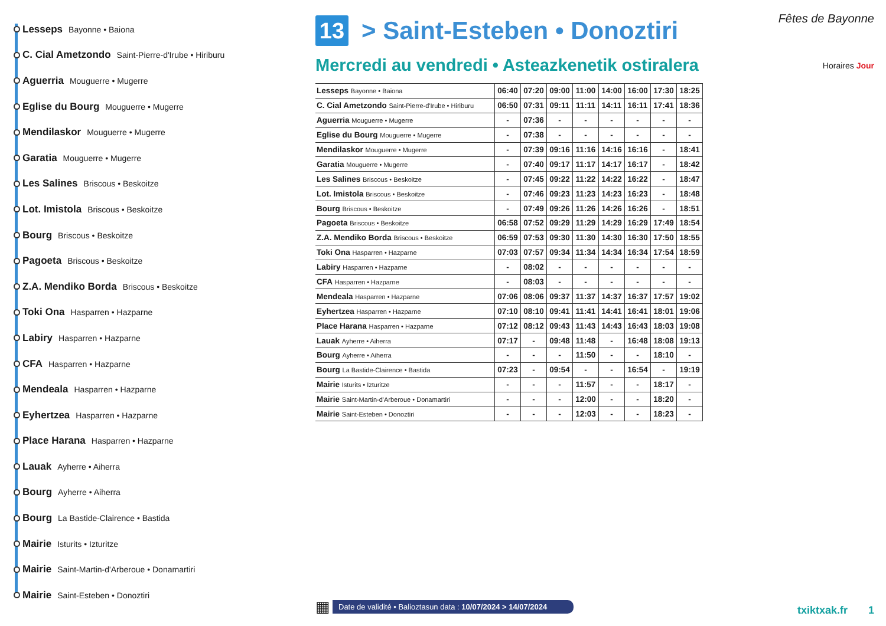Lesseps Bayonne • Baiona
C. Cial Ametzondo Saint-Pierre-d'Irube • Hiriburu
Aguerria Mouguerre • Mugerre
Eglise du Bourg Mouguerre • Mugerre
Mendilaskor Mouguerre • Mugerre
Garatia Mouguerre • Mugerre
Les Salines Briscous • Beskoitze
Lot. Imistola Briscous • Beskoitze
Bourg Briscous • Beskoitze
Pagoeta Briscous • Beskoitze
Z.A. Mendiko Borda Briscous • Beskoitze
Toki Ona Hasparren • Hazparne
Labiry Hasparren • Hazparne
CFA Hasparren • Hazparne
Mendeala Hasparren • Hazparne
Eyhertzea Hasparren • Hazparne
Place Harana Hasparren • Hazparne
Lauak Ayherre • Aiherra
Bourg Ayherre • Aiherra
Bourg La Bastide-Clairence • Bastida
Mairie Isturits • Izturitze
Mairie Saint-Martin-d'Arberoue • Donamartiri
Mairie Saint-Esteben • Donoztiri
13 > Saint-Esteben • Donoztiri
Mercredi au vendredi • Asteazkenetik ostiralera
| Lesseps Bayonne • Baiona | 06:40 | 07:20 | 09:00 | 11:00 | 14:00 | 16:00 | 17:30 | 18:25 |
| C. Cial Ametzondo Saint-Pierre-d'Irube • Hiriburu | 06:50 | 07:31 | 09:11 | 11:11 | 14:11 | 16:11 | 17:41 | 18:36 |
| Aguerria Mouguerre • Mugerre | - | 07:36 | - | - | - | - | - | - |
| Eglise du Bourg Mouguerre • Mugerre | - | 07:38 | - | - | - | - | - | - |
| Mendilaskor Mouguerre • Mugerre | - | 07:39 | 09:16 | 11:16 | 14:16 | 16:16 | - | 18:41 |
| Garatia Mouguerre • Mugerre | - | 07:40 | 09:17 | 11:17 | 14:17 | 16:17 | - | 18:42 |
| Les Salines Briscous • Beskoitze | - | 07:45 | 09:22 | 11:22 | 14:22 | 16:22 | - | 18:47 |
| Lot. Imistola Briscous • Beskoitze | - | 07:46 | 09:23 | 11:23 | 14:23 | 16:23 | - | 18:48 |
| Bourg Briscous • Beskoitze | - | 07:49 | 09:26 | 11:26 | 14:26 | 16:26 | - | 18:51 |
| Pagoeta Briscous • Beskoitze | 06:58 | 07:52 | 09:29 | 11:29 | 14:29 | 16:29 | 17:49 | 18:54 |
| Z.A. Mendiko Borda Briscous • Beskoitze | 06:59 | 07:53 | 09:30 | 11:30 | 14:30 | 16:30 | 17:50 | 18:55 |
| Toki Ona Hasparren • Hazparne | 07:03 | 07:57 | 09:34 | 11:34 | 14:34 | 16:34 | 17:54 | 18:59 |
| Labiry Hasparren • Hazparne | - | 08:02 | - | - | - | - | - | - |
| CFA Hasparren • Hazparne | - | 08:03 | - | - | - | - | - | - |
| Mendeala Hasparren • Hazparne | 07:06 | 08:06 | 09:37 | 11:37 | 14:37 | 16:37 | 17:57 | 19:02 |
| Eyhertzea Hasparren • Hazparne | 07:10 | 08:10 | 09:41 | 11:41 | 14:41 | 16:41 | 18:01 | 19:06 |
| Place Harana Hasparren • Hazparne | 07:12 | 08:12 | 09:43 | 11:43 | 14:43 | 16:43 | 18:03 | 19:08 |
| Lauak Ayherre • Aiherra | 07:17 | - | 09:48 | 11:48 | - | 16:48 | 18:08 | 19:13 |
| Bourg Ayherre • Aiherra | - | - | - | 11:50 | - | - | 18:10 | - |
| Bourg La Bastide-Clairence • Bastida | 07:23 | - | 09:54 | - | - | 16:54 | - | 19:19 |
| Mairie Isturits • Izturitze | - | - | - | 11:57 | - | - | 18:17 | - |
| Mairie Saint-Martin-d'Arberoue • Donamartiri | - | - | - | 12:00 | - | - | 18:20 | - |
| Mairie Saint-Esteben • Donoztiri | - | - | - | 12:03 | - | - | 18:23 | - |
Fêtes de Bayonne
Horaires Jour
▦ Date de validité • Balioztasun data : 10/07/2024 > 14/07/2024
txiktxak.fr 1